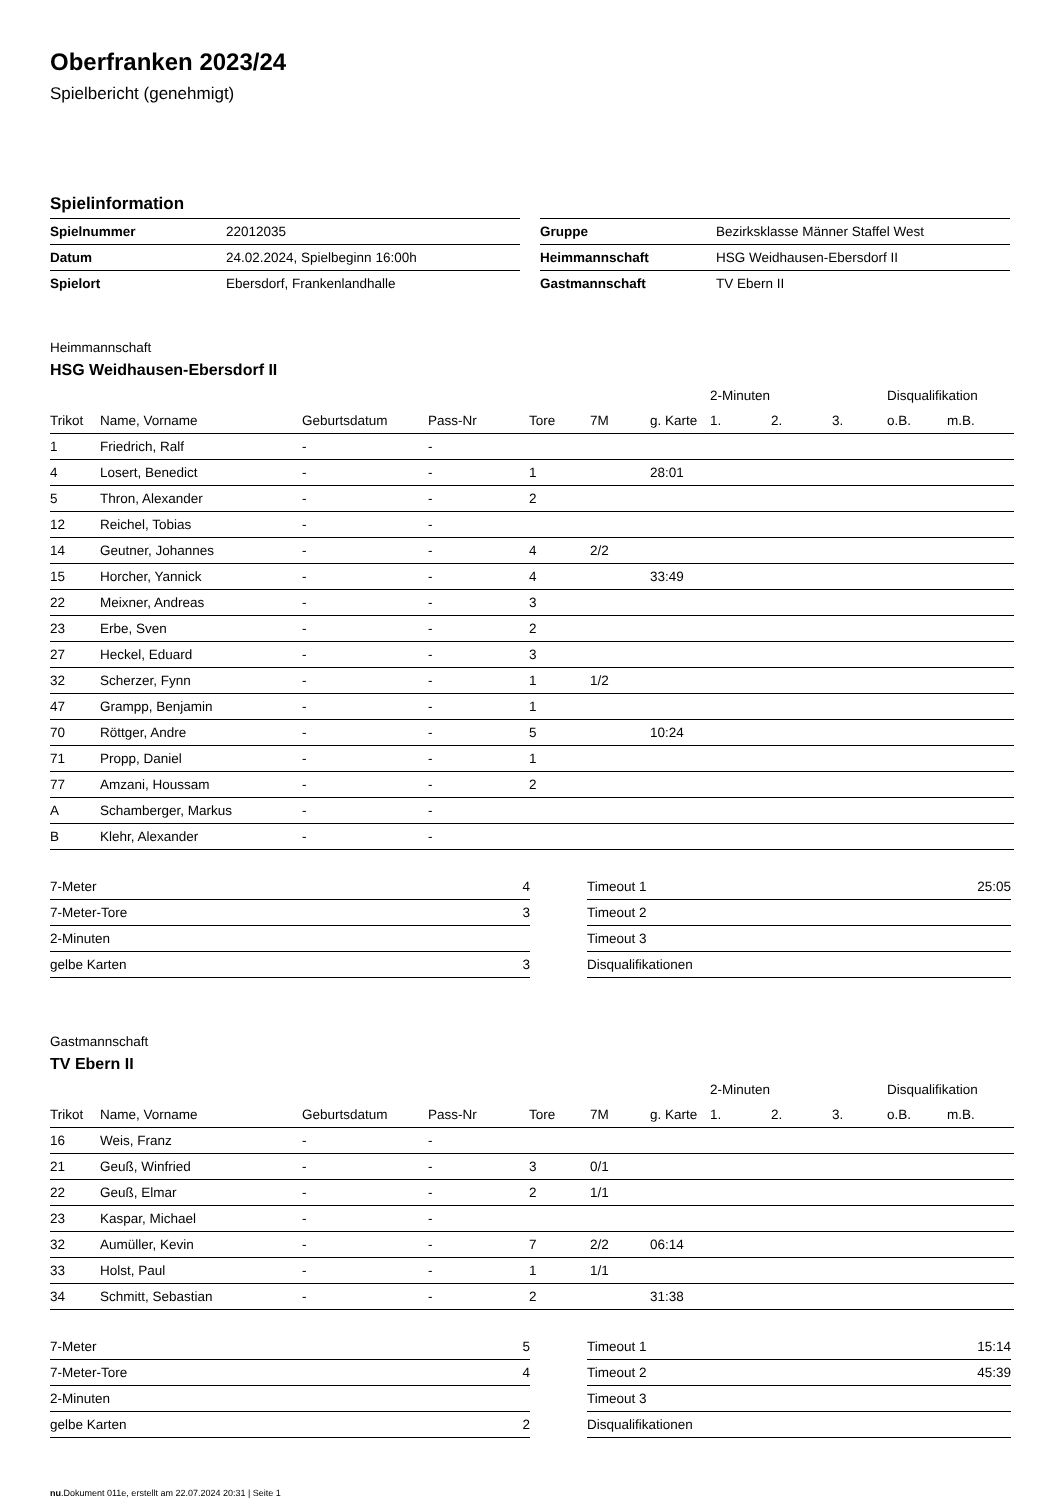Oberfranken 2023/24
Spielbericht (genehmigt)
Spielinformation
| Spielnummer | 22012035 |
| Datum | 24.02.2024, Spielbeginn 16:00h |
| Spielort | Ebersdorf, Frankenlandhalle |
| Gruppe | Bezirksklasse Männer Staffel West |
| Heimmannschaft | HSG Weidhausen-Ebersdorf II |
| Gastmannschaft | TV Ebern II |
Heimmannschaft
HSG Weidhausen-Ebersdorf II
| | | | | | | | 2-Minuten | | | Disqualifikation | |
| --- | --- | --- | --- | --- | --- | --- | --- | --- | --- | --- | --- |
| Trikot | Name, Vorname | Geburtsdatum | Pass-Nr | Tore | 7M | g. Karte | 1. | 2. | 3. | o.B. | m.B. |
| 1 | Friedrich, Ralf | - | - | | | | | | | | |
| 4 | Losert, Benedict | - | - | 1 | | 28:01 | | | | | |
| 5 | Thron, Alexander | - | - | 2 | | | | | | | |
| 12 | Reichel, Tobias | - | - | | | | | | | | |
| 14 | Geutner, Johannes | - | - | 4 | 2/2 | | | | | | |
| 15 | Horcher, Yannick | - | - | 4 | | 33:49 | | | | | |
| 22 | Meixner, Andreas | - | - | 3 | | | | | | | |
| 23 | Erbe, Sven | - | - | 2 | | | | | | | |
| 27 | Heckel, Eduard | - | - | 3 | | | | | | | |
| 32 | Scherzer, Fynn | - | - | 1 | 1/2 | | | | | | |
| 47 | Grampp, Benjamin | - | - | 1 | | | | | | | |
| 70 | Röttger, Andre | - | - | 5 | | 10:24 | | | | | |
| 71 | Propp, Daniel | - | - | 1 | | | | | | | |
| 77 | Amzani, Houssam | - | - | 2 | | | | | | | |
| A | Schamberger, Markus | - | - | | | | | | | | |
| B | Klehr, Alexander | - | - | | | | | | | | |
| 7-Meter | 4 |
| 7-Meter-Tore | 3 |
| 2-Minuten | |
| gelbe Karten | 3 |
| Timeout 1 | 25:05 |
| Timeout 2 | |
| Timeout 3 | |
| Disqualifikationen | |
Gastmannschaft
TV Ebern II
| | | | | | | | 2-Minuten | | | Disqualifikation | |
| --- | --- | --- | --- | --- | --- | --- | --- | --- | --- | --- | --- |
| Trikot | Name, Vorname | Geburtsdatum | Pass-Nr | Tore | 7M | g. Karte | 1. | 2. | 3. | o.B. | m.B. |
| 16 | Weis, Franz | - | - | | | | | | | | |
| 21 | Geuß, Winfried | - | - | 3 | 0/1 | | | | | | |
| 22 | Geuß, Elmar | - | - | 2 | 1/1 | | | | | | |
| 23 | Kaspar, Michael | - | - | | | | | | | | |
| 32 | Aumüller, Kevin | - | - | 7 | 2/2 | 06:14 | | | | | |
| 33 | Holst, Paul | - | - | 1 | 1/1 | | | | | | |
| 34 | Schmitt, Sebastian | - | - | 2 | | 31:38 | | | | | |
| 7-Meter | 5 |
| 7-Meter-Tore | 4 |
| 2-Minuten | |
| gelbe Karten | 2 |
| Timeout 1 | 15:14 |
| Timeout 2 | 45:39 |
| Timeout 3 | |
| Disqualifikationen | |
nu.Dokument 011e, erstellt am 22.07.2024 20:31 | Seite 1